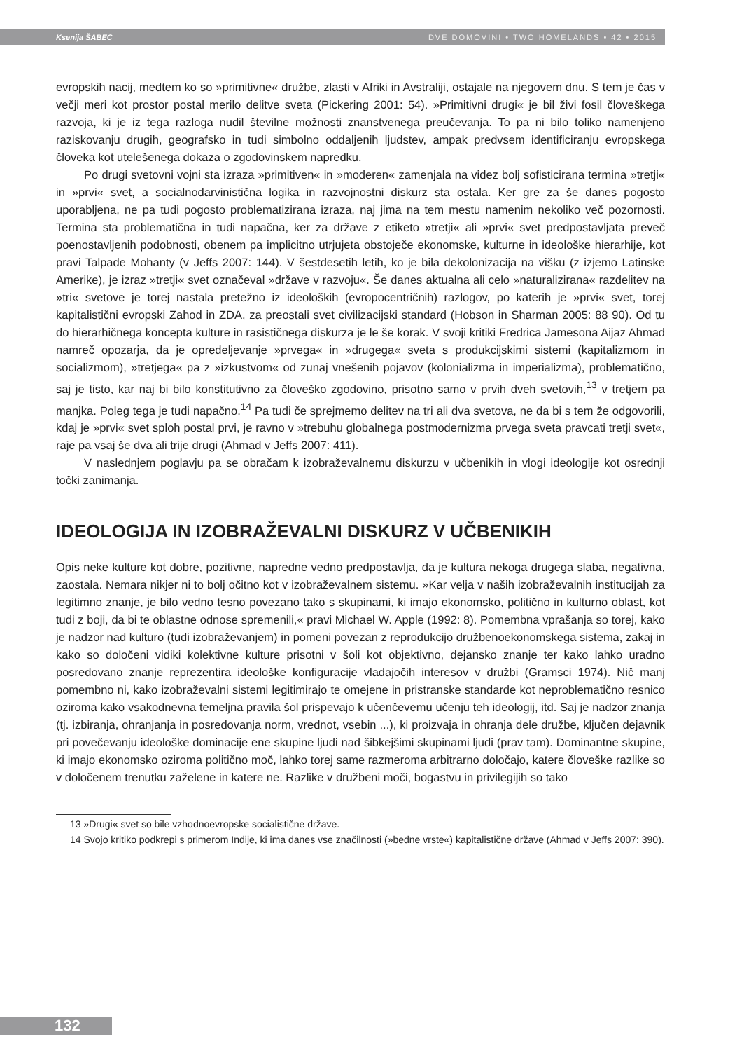Ksenija ŠABEC DVE DOMOVINI • TWO HOMELANDS • 42 • 2015
evropskih nacij, medtem ko so »primitivne« družbe, zlasti v Afriki in Avstraliji, ostajale na njegovem dnu. S tem je čas v večji meri kot prostor postal merilo delitve sveta (Pickering 2001: 54). »Primitivni drugi« je bil živi fosil človeškega razvoja, ki je iz tega razloga nudil številne možnosti znanstvenega preučevanja. To pa ni bilo toliko namenjeno raziskovanju drugih, geografsko in tudi simbolno oddaljenih ljudstev, ampak predvsem identificiranju evropskega človeka kot utelešenega dokaza o zgodovinskem napredku.
Po drugi svetovni vojni sta izraza »primitiven« in »moderen« zamenjala na videz bolj sofisticirana termina »tretji« in »prvi« svet, a socialnodarvinistična logika in razvojnostni diskurz sta ostala. Ker gre za še danes pogosto uporabljena, ne pa tudi pogosto problematizirana izraza, naj jima na tem mestu namenim nekoliko več pozornosti. Termina sta problematična in tudi napačna, ker za države z etiketo »tretji« ali »prvi« svet predpostavljata preveč poenostavljenih podobnosti, obenem pa implicitno utrjujeta obstoječe ekonomske, kulturne in ideološke hierarhije, kot pravi Talpade Mohanty (v Jeffs 2007: 144). V šestdesetih letih, ko je bila dekolonizacija na višku (z izjemo Latinske Amerike), je izraz »tretji« svet označeval »države v razvoju«. Še danes aktualna ali celo »naturalizirana« razdelitev na »tri« svetove je torej nastala pretežno iz ideoloških (evropocentričnih) razlogov, po katerih je »prvi« svet, torej kapitalistični evropski Zahod in ZDA, za preostali svet civilizacijski standard (Hobson in Sharman 2005: 88 90). Od tu do hierarhičnega koncepta kulture in rasističnega diskurza je le še korak. V svoji kritiki Fredrica Jamesona Aijaz Ahmad namreč opozarja, da je opredeljevanje »prvega« in »drugega« sveta s produkcijskimi sistemi (kapitalizmom in socializmom), »tretjega« pa z »izkustvom« od zunaj vnešenih pojavov (kolonializma in imperializma), problematično, saj je tisto, kar naj bi bilo konstitutivno za človeško zgodovino, prisotno samo v prvih dveh svetovih,<sup>13</sup> v tretjem pa manjka. Poleg tega je tudi napačno.<sup>14</sup> Pa tudi če sprejmemo delitev na tri ali dva svetova, ne da bi s tem že odgovorili, kdaj je »prvi« svet sploh postal prvi, je ravno v »trebuhu globalnega postmodernizma prvega sveta pravcati tretji svet«, raje pa vsaj še dva ali trije drugi (Ahmad v Jeffs 2007: 411).
V naslednjem poglavju pa se obračam k izobraževalnemu diskurzu v učbenikih in vlogi ideologije kot osrednji točki zanimanja.
IDEOLOGIJA IN IZOBRAŽEVALNI DISKURZ V UČBENIKIH
Opis neke kulture kot dobre, pozitivne, napredne vedno predpostavlja, da je kultura nekoga drugega slaba, negativna, zaostala. Nemara nikjer ni to bolj očitno kot v izobraževalnem sistemu. »Kar velja v naših izobraževalnih institucijah za legitimno znanje, je bilo vedno tesno povezano tako s skupinami, ki imajo ekonomsko, politično in kulturno oblast, kot tudi z boji, da bi te oblastne odnose spremenili,« pravi Michael W. Apple (1992: 8). Pomembna vprašanja so torej, kako je nadzor nad kulturo (tudi izobraževanjem) in pomeni povezan z reprodukcijo družbenoekonomskega sistema, zakaj in kako so določeni vidiki kolektivne kulture prisotni v šoli kot objektivno, dejansko znanje ter kako lahko uradno posredovano znanje reprezentira ideološke konfiguracije vladajočih interesov v družbi (Gramsci 1974). Nič manj pomembno ni, kako izobraževalni sistemi legitimirajo te omejene in pristranske standarde kot neproblematično resnico oziroma kako vsakodnevna temeljna pravila šol prispevajo k učenčevemu učenju teh ideologij, itd. Saj je nadzor znanja (tj. izbiranja, ohranjanja in posredovanja norm, vrednot, vsebin ...), ki proizvaja in ohranja dele družbe, ključen dejavnik pri povečevanju ideološke dominacije ene skupine ljudi nad šibkejšimi skupinami ljudi (prav tam). Dominantne skupine, ki imajo ekonomsko oziroma politično moč, lahko torej same razmeroma arbitrarno določajo, katere človeške razlike so v določenem trenutku zaželene in katere ne. Razlike v družbeni moči, bogastvu in privilegijih so tako
13 »Drugi« svet so bile vzhodnoevropske socialistične države.
14 Svojo kritiko podkrepi s primerom Indije, ki ima danes vse značilnosti (»bedne vrste«) kapitalistične države (Ahmad v Jeffs 2007: 390).
132